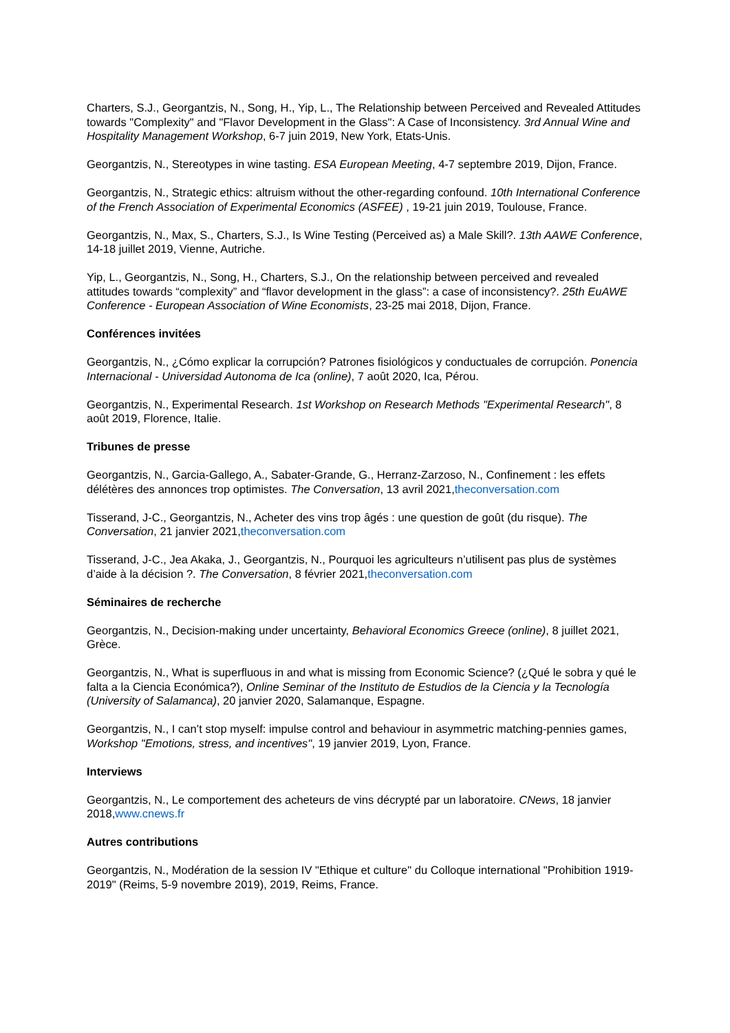Charters, S.J., Georgantzis, N., Song, H., Yip, L., The Relationship between Perceived and Revealed Attitudes towards "Complexity" and "Flavor Development in the Glass": A Case of Inconsistency. 3rd Annual Wine and Hospitality Management Workshop, 6-7 juin 2019, New York, Etats-Unis.
Georgantzis, N., Stereotypes in wine tasting. ESA European Meeting, 4-7 septembre 2019, Dijon, France.
Georgantzis, N., Strategic ethics: altruism without the other-regarding confound. 10th International Conference of the French Association of Experimental Economics (ASFEE) , 19-21 juin 2019, Toulouse, France.
Georgantzis, N., Max, S., Charters, S.J., Is Wine Testing (Perceived as) a Male Skill?. 13th AAWE Conference, 14-18 juillet 2019, Vienne, Autriche.
Yip, L., Georgantzis, N., Song, H., Charters, S.J., On the relationship between perceived and revealed attitudes towards “complexity” and “flavor development in the glass”: a case of inconsistency?. 25th EuAWE Conference - European Association of Wine Economists, 23-25 mai 2018, Dijon, France.
Conférences invitées
Georgantzis, N., ¿Cómo explicar la corrupción? Patrones fisiológicos y conductuales de corrupción. Ponencia Internacional - Universidad Autonoma de Ica (online), 7 août 2020, Ica, Pérou.
Georgantzis, N., Experimental Research. 1st Workshop on Research Methods "Experimental Research", 8 août 2019, Florence, Italie.
Tribunes de presse
Georgantzis, N., Garcia-Gallego, A., Sabater-Grande, G., Herranz-Zarzoso, N., Confinement : les effets délétères des annonces trop optimistes. The Conversation, 13 avril 2021,theconversation.com
Tisserand, J-C., Georgantzis, N., Acheter des vins trop âgés : une question de goût (du risque). The Conversation, 21 janvier 2021,theconversation.com
Tisserand, J-C., Jea Akaka, J., Georgantzis, N., Pourquoi les agriculteurs n’utilisent pas plus de systèmes d’aide à la décision ?. The Conversation, 8 février 2021,theconversation.com
Séminaires de recherche
Georgantzis, N., Decision-making under uncertainty, Behavioral Economics Greece (online), 8 juillet 2021, Grèce.
Georgantzis, N., What is superfluous in and what is missing from Economic Science? (¿Qué le sobra y qué le falta a la Ciencia Económica?), Online Seminar of the Instituto de Estudios de la Ciencia y la Tecnología (University of Salamanca), 20 janvier 2020, Salamanque, Espagne.
Georgantzis, N., I can’t stop myself: impulse control and behaviour in asymmetric matching-pennies games, Workshop "Emotions, stress, and incentives", 19 janvier 2019, Lyon, France.
Interviews
Georgantzis, N., Le comportement des acheteurs de vins décrypté par un laboratoire. CNews, 18 janvier 2018,www.cnews.fr
Autres contributions
Georgantzis, N., Modération de la session IV "Ethique et culture" du Colloque international "Prohibition 1919-2019" (Reims, 5-9 novembre 2019), 2019, Reims, France.